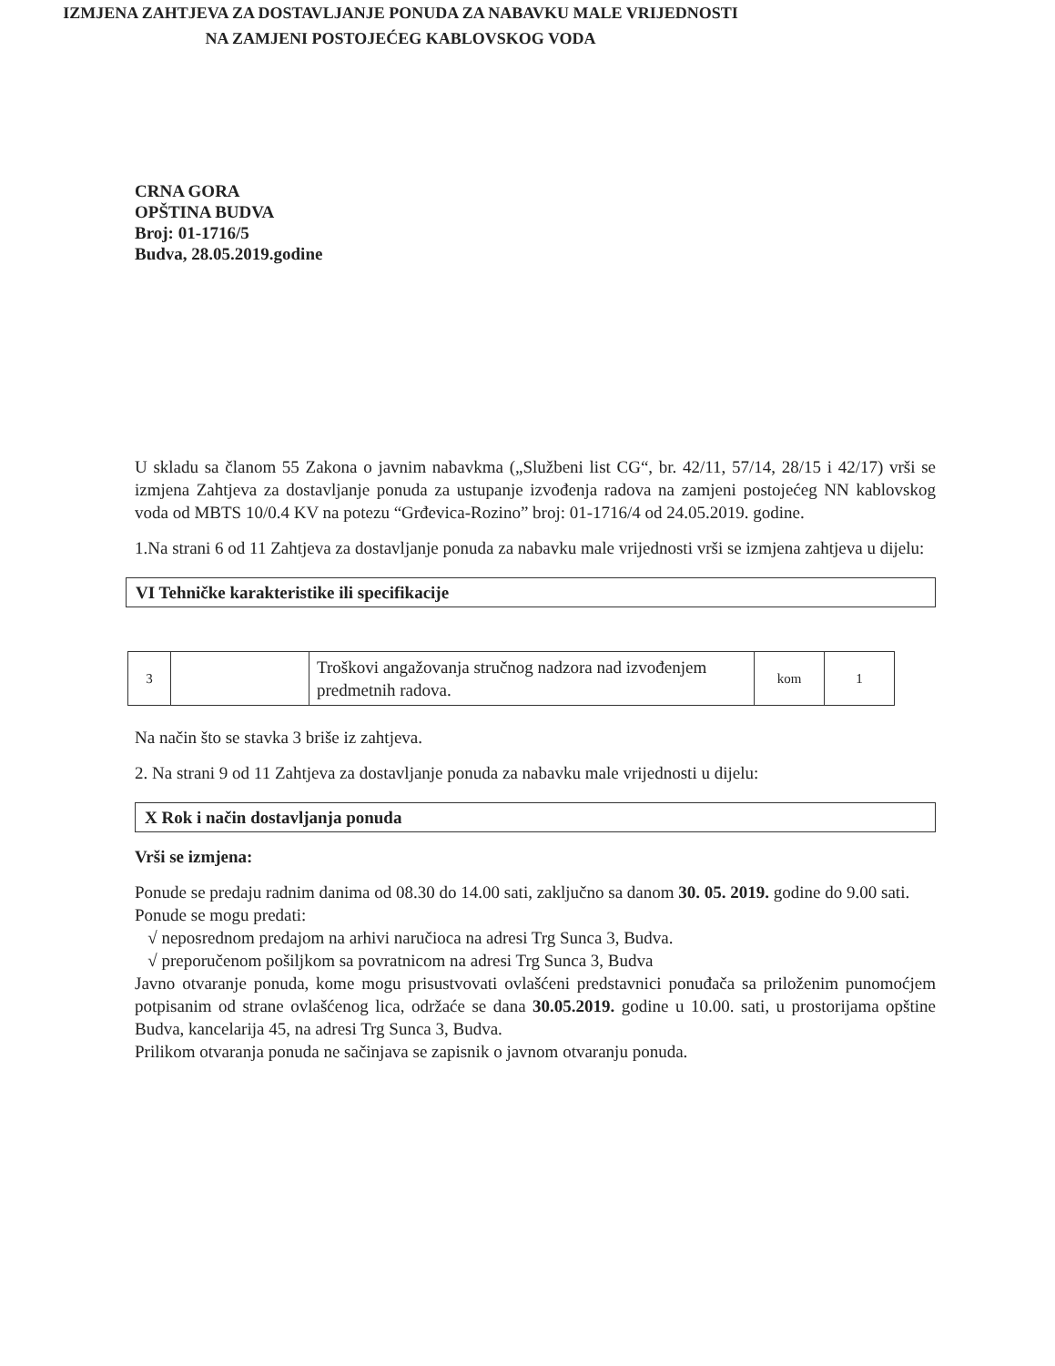CRNA GORA
OPŠTINA BUDVA
Broj: 01-1716/5
Budva, 28.05.2019.godine
IZMJENA ZAHTJEVA ZA DOSTAVLJANJE PONUDA ZA NABAVKU MALE VRIJEDNOSTI
NA ZAMJENI POSTOJEĆEG KABLOVSKOG VODA
U skladu sa članom 55 Zakona o javnim nabavkma („Službeni list CG“, br. 42/11, 57/14, 28/15 i 42/17) vrši se izmjena Zahtjeva za dostavljanje ponuda za ustupanje izvođenja radova na zamjeni postojećeg NN kablovskog voda od MBTS 10/0.4 KV na potezu “Grđevica-Rozino” broj: 01-1716/4 od 24.05.2019. godine.
1.Na strani 6 od 11 Zahtjeva za dostavljanje ponuda za nabavku male vrijednosti vrši se izmjena zahtjeva u dijelu:
VI Tehničke karakteristike ili specifikacije
| 3 | | Troškovi angažovanja stručnog nadzora nad izvođenjem predmetnih radova. | kom | 1 |
Na način što se stavka 3 briše iz zahtjeva.
2. Na strani 9 od 11 Zahtjeva za dostavljanje ponuda za nabavku male vrijednosti u dijelu:
X Rok i način dostavljanja ponuda
Vrši se izmjena:
Ponude se predaju radnim danima od 08.30 do 14.00 sati, zaključno sa danom 30. 05. 2019. godine do 9.00 sati.
Ponude se mogu predati:
√ neposrednom predajom na arhivi naručioca na adresi Trg Sunca 3, Budva.
√ preporučenom pošiljkom sa povratnicom na adresi Trg Sunca 3, Budva
Javno otvaranje ponuda, kome mogu prisustvovati ovlašćeni predstavnici ponuđača sa priloženim punomoćjem potpisanim od strane ovlašćenog lica, održaće se dana 30.05.2019. godine u 10.00. sati, u prostorijama opštine Budva, kancelarija 45, na adresi Trg Sunca 3, Budva.
Prilikom otvaranja ponuda ne sačinjava se zapisnik o javnom otvaranju ponuda.